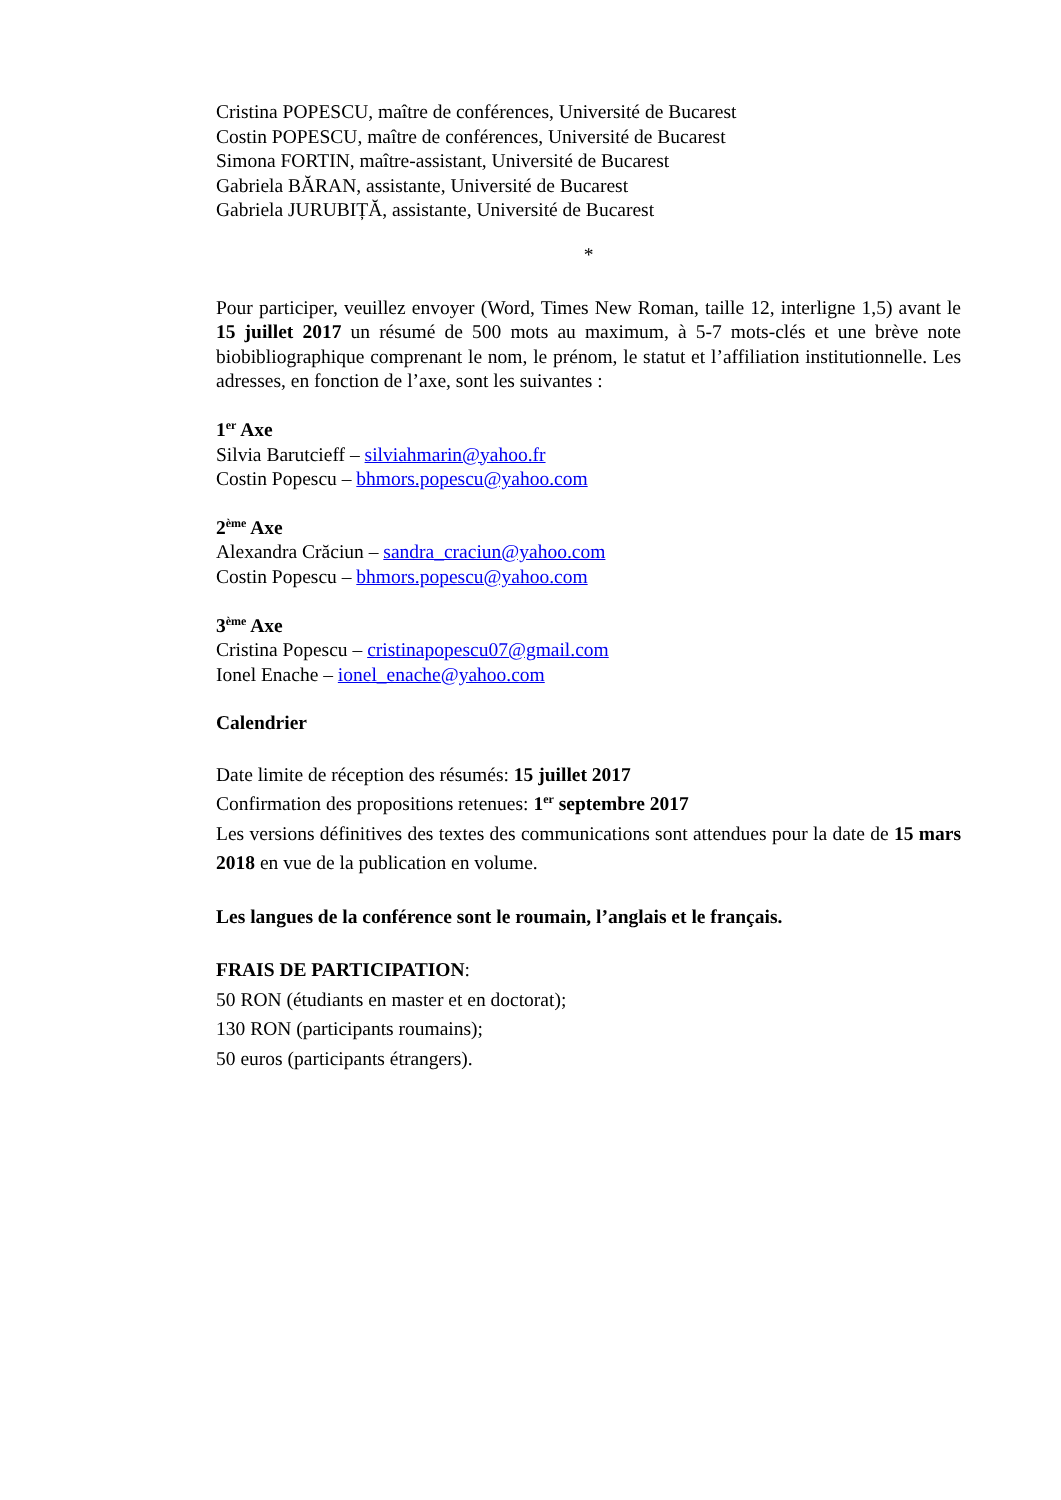Cristina POPESCU, maître de conférences, Université de Bucarest
Costin POPESCU, maître de conférences, Université de Bucarest
Simona FORTIN, maître-assistant, Université de Bucarest
Gabriela BĂRAN, assistante, Université de Bucarest
Gabriela JURUBIȚĂ, assistante, Université de Bucarest
*
Pour participer, veuillez envoyer (Word, Times New Roman, taille 12, interligne 1,5) avant le 15 juillet 2017 un résumé de 500 mots au maximum, à 5-7 mots-clés et une brève note biobibliographique comprenant le nom, le prénom, le statut et l’affiliation institutionnelle. Les adresses, en fonction de l’axe, sont les suivantes :
1<sup>er</sup> Axe
Silvia Barutcieff – silviahmarin@yahoo.fr
Costin Popescu – bhmors.popescu@yahoo.com
2<sup>ème</sup> Axe
Alexandra Crăciun – sandra_craciun@yahoo.com
Costin Popescu – bhmors.popescu@yahoo.com
3<sup>ème</sup> Axe
Cristina Popescu – cristinapopescu07@gmail.com
Ionel Enache – ionel_enache@yahoo.com
Calendrier
Date limite de réception des résumés: 15 juillet 2017
Confirmation des propositions retenues: 1<sup>er</sup> septembre 2017
Les versions définitives des textes des communications sont attendues pour la date de 15 mars 2018 en vue de la publication en volume.
Les langues de la conférence sont le roumain, l’anglais et le français.
FRAIS DE PARTICIPATION:
50 RON (étudiants en master et en doctorat);
130 RON (participants roumains);
50 euros (participants étrangers).